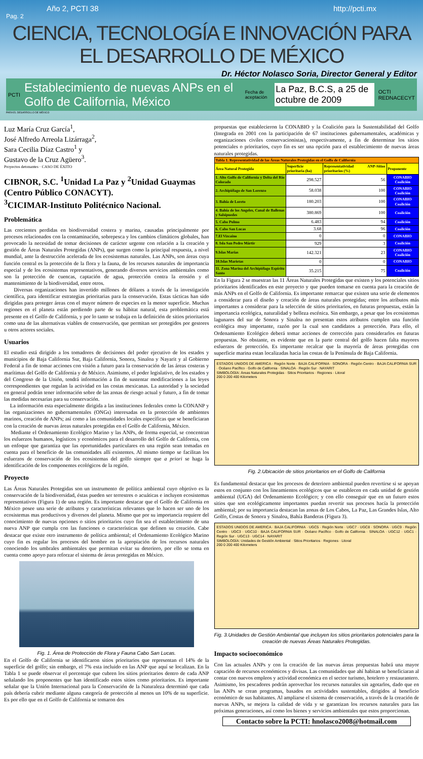Año 2, PCTI 38 http://pcti.mx
Pag. 2
CIENCIA, TECNOLOGÍA E INNOVACIÓN PARA EL DESARROLLO DE MÉXICO
Dr. Héctor Nolasco Soria, Director General y Editor
PCTI Establecimiento de nuevas ANPs en el Golfo de California, México Fecha de aceptación La Paz, B.C.S, a 25 de octubre de 2009 OCTI REDNACECYT
PARA EL DESARROLLO DE MÉXICO
Luz María Cruz García<sup>1</sup>,
José Alfredo Arreola Lizárraga<sup>2</sup>,
Sara Cecilia Díaz Castro<sup>1</sup> y
Gustavo de la Cruz Agüero<sup>3</sup>.
Proyectos detonantes · CASO DE ÉXITO
CIBNOR, S.C. <sup>1</sup>Unidad La Paz y <sup>2</sup>Unidad Guaymas (Centro Público CONACYT).
<sup>3</sup> CICIMAR-Instituto Politécnico Nacional.
Problemática
Las crecientes perdidas en biodiversidad costera y marina, causadas principalmente por procesos relacionados con la contaminación, sobrepesca y los cambios climáticos globales, han provocado la necesidad de tomar decisiones de carácter urgente con relación a la creación y gestión de Áreas Naturales Protegidas (ANPs), que surgen como la principal respuesta, a nivel mundial, ante la destrucción acelerada de los ecosistemas naturales. Las ANPs, son áreas cuya función central es la protección de la flora y la fauna, de los recursos naturales de importancia especial y de los ecosistemas representativos, generando diversos servicios ambientales como son la protección de cuencas, captación de agua, protección contra la erosión y el mantenimiento de la biodiversidad, entre otros.
Diversas organizaciones han invertido millones de dólares a través de la investigación científica, para identificar estrategias prioritarias para la conservación. Estas tácticas han sido dirigidas para proteger áreas con el mayor número de especies en la menor superficie. Muchas regiones en el planeta están perdiendo parte de su hábitat natural, esta problemática está presente en el Golfo de California, y por lo tanto se trabaja en la definición de sitios prioritarios como una de las alternativas viables de conservación, que permitan ser protegidos por gestores u otros actores sociales.
Usuarios
El estudio está dirigido a los tomadores de decisiones del poder ejecutivo de los estados y municipios de Baja California Sur, Baja California, Sonora, Sinaloa y Nayarit y al Gobierno Federal a fin de tomar acciones con visión a futuro para la conservación de las áreas costeras y marítimas del Golfo de California y de México. Asimismo, el poder legislativo, de los estados y del Congreso de la Unión, tendrá información a fin de sustentar modificaciones a las leyes correspondientes que regulan la actividad en las costas mexicanas. La autoridad y la sociedad en general podrán tener información sobre de las zonas de riesgo actual y futuro, a fin de tomar las medidas necesarias para su conservación.
La información esta especialmente dirigida a las instituciones federales como la CONANP y las organizaciones no gubernamentales (ONGs) interesadas en la protección de ambientes marinos, creación de ANPs; así como a las comunidades locales específicas que se beneficiaran con la creación de nuevas áreas naturales protegidas en el Golfo de California, México.
Mediante el Ordenamiento Ecológico Marino y las ANPs, de forma especial, se concentran los esfuerzos humanos, logísticos y económicos para el desarrollo del Golfo de California, con un enfoque que garantiza que las oportunidades particulares en una región sean tomadas en cuenta para el beneficio de las comunidades allí existentes. Al mismo tiempo se facilitan los esfuerzos de conservación de los ecosistemas del golfo siempre que a priori se haga la identificación de los componentes ecológicos de la región.
Proyecto
Las Áreas Naturales Protegidas son un instrumento de política ambiental cuyo objetivo es la conservación de la biodiversidad, éstas pueden ser terrestres o acuáticas e incluyen ecosistemas representativos (Figura 1) de una región. Es importante destacar que el Golfo de California en México posee una serie de atributos y características relevantes que lo hacen ser uno de los ecosistemas mas productivos y diversos del planeta. Mismo que por su importancia requiere del conocimiento de nuevas opciones o sitios prioritarios cuyo fin sea el establecimiento de una nueva ANP que cumpla con las funciones o características que definen su creación. Cabe destacar que existe otro instrumento de política ambiental; el Ordenamiento Ecológico Marino cuyo fin es regular los procesos del hombre en la apropiación de los recursos naturales conociendo los umbrales ambientales que permitan evitar su deterioro, por ello se toma en cuenta como apoyo para reforzar el sistema de áreas protegidas en México.
Fig. 1. Área de Protección de Flora y Fauna Cabo San Lucas.
En el Golfo de California se identificaron sitios prioritarios que representan el 14% de la superficie del golfo; sin embargo, el 7% esta incluido en las ANP que aquí se localizan. En la Tabla 1 se puede observar el porcentaje que cubren los sitios prioritarios dentro de cada ANP señalando los proponentes que han identificado estos sitios como prioritarios. Es importante señalar que la Unión Internacional para la Conservación de la Naturaleza determinó que cada país debería cubrir mediante alguna categoría de protección al menos un 10% de su superficie. Es por ello que en el Golfo de California se tomaron dos
propuestas que establecieron la CONABIO y la Coalición para la Sustentabilidad del Golfo (Integrada en 2001 con la participación de 67 instituciones gubernamentales, académicas y organizaciones civiles conservacionistas), respectivamente, a fin de determinar los sitios potenciales o prioritarios, cuyo fin es ser una opción para el establecimiento de nuevas áreas naturales protegidas.
| Tabla 1. Representatividad de las Áreas Naturales Protegidas en el Golfo de California | | | |
| --- | --- | --- | --- |
| Área Natural Protegida | Superficie prioritaria (ha) | Representatividad ANP-Sitios prioritarios (%) | Proponente |
| 1. Alto Golfo de California y Delta del Río Colorado | 298.527 | 56 | CONABIO Coalición |
| 2. Archipiélago de San Lorenzo | 58.038 | 100 | CONABIO Coalición |
| 3. Bahía de Loreto | 180.203 | 100 | CONABIO Coalición |
| 4. Bahía de los Angeles, Canal de Ballenas y Salsipuedes | 380.869 | 100 | Coalición |
| 5. Cabo Pulmo | 6.483 | 94 | Coalición |
| 6. Cabo San Lucas | 3.68 | 96 | Coalición |
| 7.El Vizcaíno | 0 | 0 | CONABIO |
| 8. Isla San Pedro Mártir | 929 | 3 | Coalición |
| 9.Islas Marías | 142.321 | 23 | CONABIO Coalición |
| 10.Islas Marietas | 0 | 0 | CONABIO |
| 11. Zona Marina del Archipiélago Espíritu Santo | 35.215 | 75 | Coalición |
En la Figura 2 se muestran las 11 Áreas Naturales Protegidas que existen y los potenciales sitios prioritarios identificados en este proyecto y que pueden tomarse en cuenta para la creación de más ANPs en el Golfo de California. Es importante remarcar que existen una serie de elementos a considerar para el diseño y creación de áreas naturales protegidas; entre los atributos más importantes a considerar para la selección de sitios prioritarios, en futuras propuestas, están la importancia ecológica, naturalidad y belleza escénica. Sin embargo, a pesar que los ecosistemas lagunares del sur de Sonora y Sinaloa no presentan estos atributos cumplen una función ecológica muy importante, razón por la cual son candidatos a protección. Para ello, el Ordenamiento Ecológico deberá tomar acciones de corrección para considerarlos en futuras propuestas. No obstante, es evidente que en la parte central del golfo hacen falta mayores esfuerzos de protección. Es importante recalcar que la mayoría de áreas protegidas con superficie marina estan localizadas hacia las costas de la Península de Baja California.
ESTADOS UNIDOS DE AMERICA · Región Norte · BAJA CALIFORNIA · SONORA · Región Centro · BAJA CALIFORNIA SUR · Océano Pacífico · Golfo de California · SINALOA · Región Sur · NAYARIT
SIMBOLOGÍA: Áreas Naturales Protegidas · Sitios Prioritarios · Regiones · Litoral
200 0 200 400 Kilometers
Fig. 2.Ubicación de sitios prioritarios en el Golfo de California
Es fundamental destacar que los procesos de deterioro ambiental pueden revertirse si se apoyan estos en conjunto con los lineamientos ecológicos que se establecen en cada unidad de gestión ambiental (UGA) del Ordenamiento Ecológico; y con ello conseguir que en un futuro estos sitios que son ecológicamente importantes puedan revertir sus procesos hacía la protección ambiental; por su importancia destacan las zonas de Los Cabos, La Paz, Las Grandes Islas, Alto Golfo, Costas de Sonora y Sinaloa, Bahía Banderas (Figura 3).
ESTADOS UNIDOS DE AMERICA · BAJA CALIFORNIA · UGC5 · Región Norte · UGC7 · UGC8 · SONORA · UGC9 · Región Centro · UGC3 · UGC10 · BAJA CALIFORNIA SUR · Océano Pacífico · Golfo de California · SINALOA · UGC12 · UGC1 · Región Sur · UGC13 · UGC14 · NAYARIT
SIMBOLOGÍA: Unidades de Gestión Ambiental · Sitios Prioritarios · Regiones · Litoral
200 0 200 400 Kilometers
Fig. 3.Unidades de Gestión Ambiental que incluyen los sitios prioritarios potenciales para la creación de nuevas Áreas Naturales Protegidas.
Impacto socioeconómico
Con las actuales ANPs y con la creación de las nuevas áreas propuestas habrá una mayor captación de recursos económicos y divisas. Las comunidades que ahí habitan se beneficiaran al contar con nuevos empleos y actividad económica en el sector turismo, hotelero y restaurantero. Asimismo, los pescadores podrán aprovechar los recursos naturales sin agotarlos, dado que en las ANPs se crean programas, basados en actividades sustentables, dirigidos al beneficio económico de sus habitantes. Al ampliarse el sistema de conservación, a través de la creación de nuevas ANPs, se mejora la calidad de vida y se garantizan los recursos naturales para las próximas generaciones, así como los bienes y servicios ambientales que estos proporcionan.
Contacto sobre la PCTI: hnolasco2008@hotmail.com